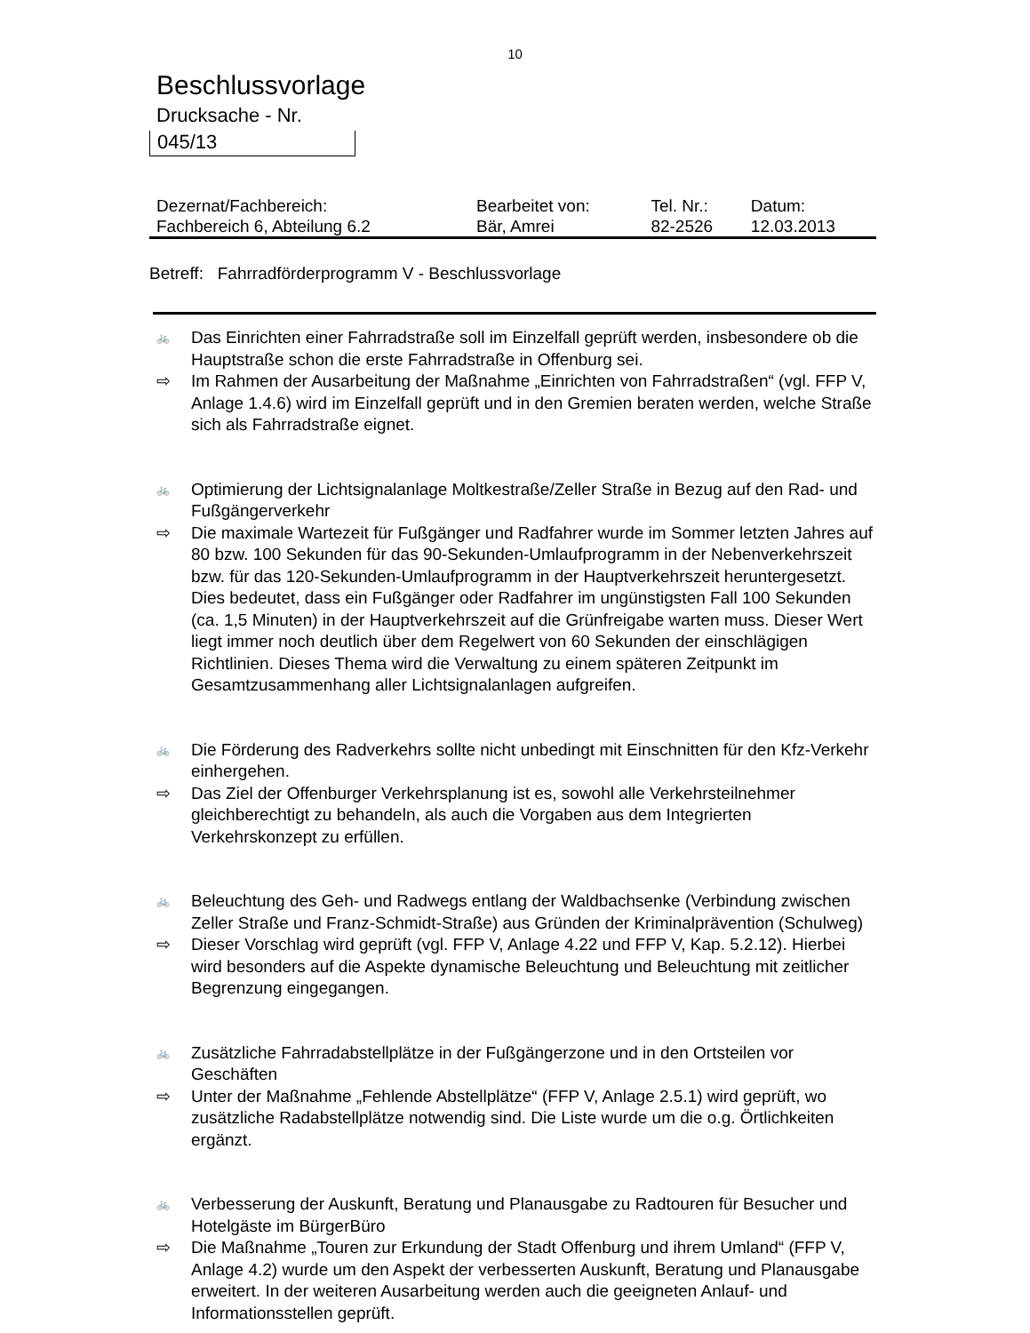10
Beschlussvorlage
Drucksache - Nr.
045/13
| Dezernat/Fachbereich: | Bearbeitet von: | Tel. Nr.: | Datum: |
| Fachbereich 6, Abteilung 6.2 | Bär, Amrei | 82-2526 | 12.03.2013 |
Betreff: Fahrradförderprogramm V - Beschlussvorlage
🚲 Das Einrichten einer Fahrradstraße soll im Einzelfall geprüft werden, insbesondere ob die Hauptstraße schon die erste Fahrradstraße in Offenburg sei.
⇨ Im Rahmen der Ausarbeitung der Maßnahme „Einrichten von Fahrradstraßen“ (vgl. FFP V, Anlage 1.4.6) wird im Einzelfall geprüft und in den Gremien beraten werden, welche Straße sich als Fahrradstraße eignet.
🚲 Optimierung der Lichtsignalanlage Moltkestraße/Zeller Straße in Bezug auf den Rad- und Fußgängerverkehr
⇨ Die maximale Wartezeit für Fußgänger und Radfahrer wurde im Sommer letzten Jahres auf 80 bzw. 100 Sekunden für das 90-Sekunden-Umlaufprogramm in der Nebenverkehrszeit bzw. für das 120-Sekunden-Umlaufprogramm in der Hauptverkehrszeit heruntergesetzt. Dies bedeutet, dass ein Fußgänger oder Radfahrer im ungünstigsten Fall 100 Sekunden (ca. 1,5 Minuten) in der Hauptverkehrszeit auf die Grünfreigabe warten muss. Dieser Wert liegt immer noch deutlich über dem Regelwert von 60 Sekunden der einschlägigen Richtlinien. Dieses Thema wird die Verwaltung zu einem späteren Zeitpunkt im Gesamtzusammenhang aller Lichtsignalanlagen aufgreifen.
🚲 Die Förderung des Radverkehrs sollte nicht unbedingt mit Einschnitten für den Kfz-Verkehr einhergehen.
⇨ Das Ziel der Offenburger Verkehrsplanung ist es, sowohl alle Verkehrsteilnehmer gleichberechtigt zu behandeln, als auch die Vorgaben aus dem Integrierten Verkehrskonzept zu erfüllen.
🚲 Beleuchtung des Geh- und Radwegs entlang der Waldbachsenke (Verbindung zwischen Zeller Straße und Franz-Schmidt-Straße) aus Gründen der Kriminalprävention (Schulweg)
⇨ Dieser Vorschlag wird geprüft (vgl. FFP V, Anlage 4.22 und FFP V, Kap. 5.2.12). Hierbei wird besonders auf die Aspekte dynamische Beleuchtung und Beleuchtung mit zeitlicher Begrenzung eingegangen.
🚲 Zusätzliche Fahrradabstellplätze in der Fußgängerzone und in den Ortsteilen vor Geschäften
⇨ Unter der Maßnahme „Fehlende Abstellplätze“ (FFP V, Anlage 2.5.1) wird geprüft, wo zusätzliche Radabstellplätze notwendig sind. Die Liste wurde um die o.g. Örtlichkeiten ergänzt.
🚲 Verbesserung der Auskunft, Beratung und Planausgabe zu Radtouren für Besucher und Hotelgäste im BürgerBüro
⇨ Die Maßnahme „Touren zur Erkundung der Stadt Offenburg und ihrem Umland“ (FFP V, Anlage 4.2) wurde um den Aspekt der verbesserten Auskunft, Beratung und Planausgabe erweitert. In der weiteren Ausarbeitung werden auch die geeigneten Anlauf- und Informationsstellen geprüft.